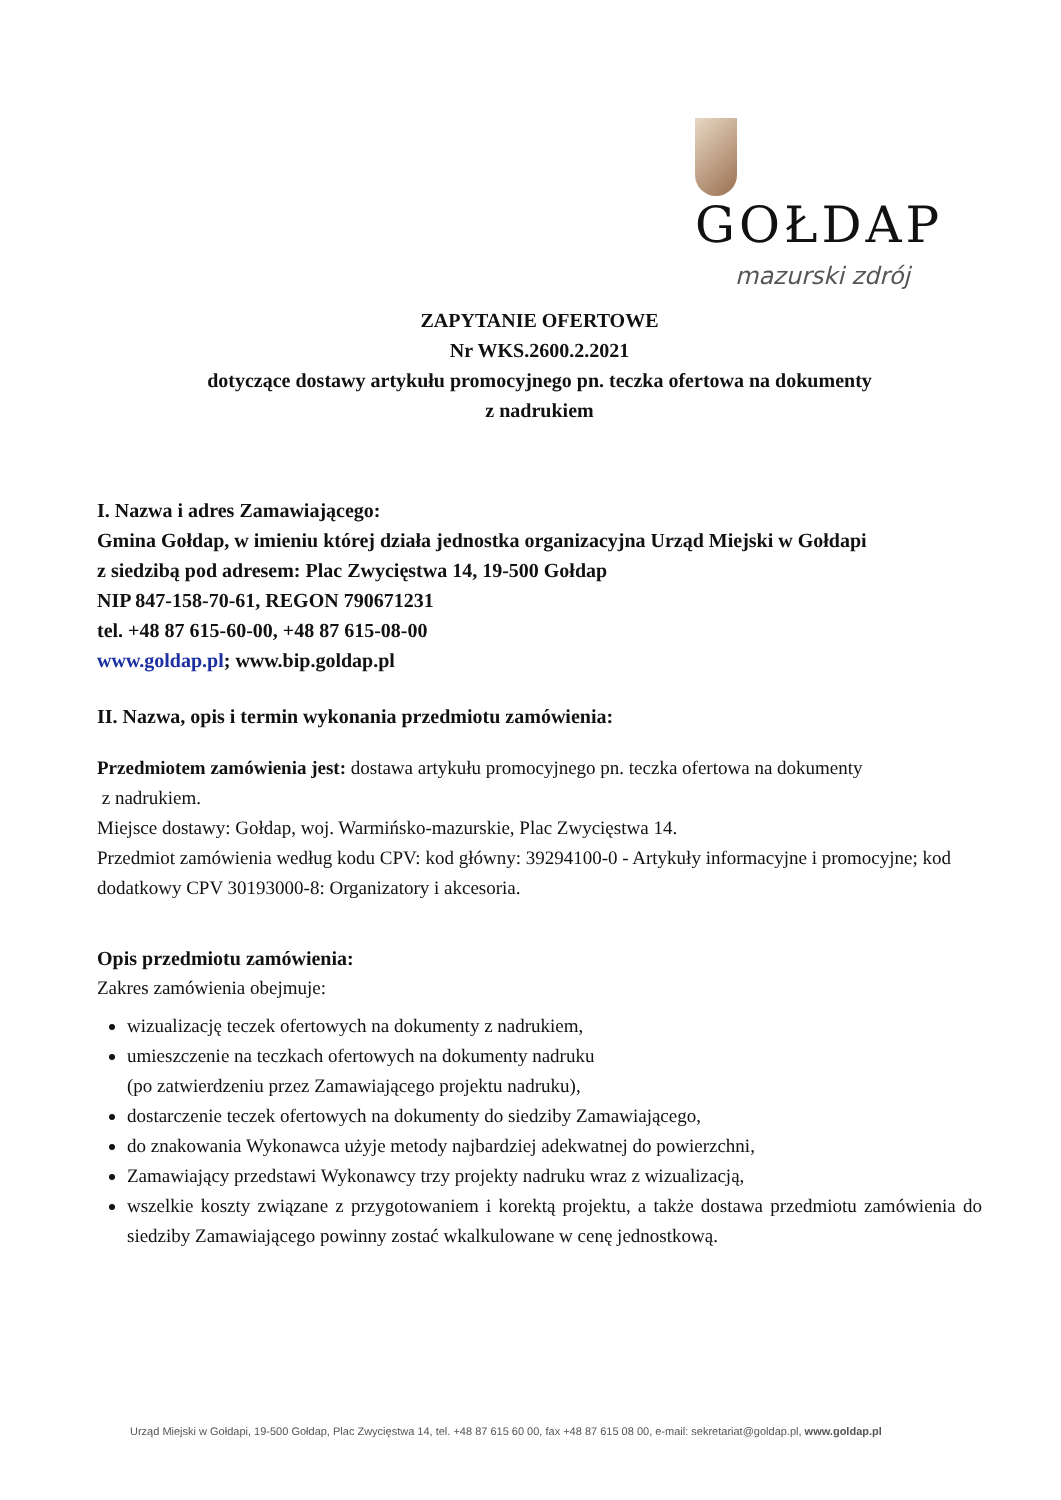GOŁDAP
mazurski zdrój
ZAPYTANIE OFERTOWE
Nr WKS.2600.2.2021
dotyczące dostawy artykułu promocyjnego pn. teczka ofertowa na dokumenty
z nadrukiem
I. Nazwa i adres Zamawiającego:
Gmina Gołdap, w imieniu której działa jednostka organizacyjna Urząd Miejski w Gołdapi
z siedzibą pod adresem: Plac Zwycięstwa 14, 19-500 Gołdap
NIP 847-158-70-61, REGON 790671231
tel. +48 87 615-60-00, +48 87 615-08-00
www.goldap.pl; www.bip.goldap.pl
II. Nazwa, opis i termin wykonania przedmiotu zamówienia:
Przedmiotem zamówienia jest: dostawa artykułu promocyjnego pn. teczka ofertowa na dokumenty
z nadrukiem.
Miejsce dostawy: Gołdap, woj. Warmińsko-mazurskie, Plac Zwycięstwa 14.
Przedmiot zamówienia według kodu CPV: kod główny: 39294100-0 - Artykuły informacyjne i promocyjne; kod dodatkowy CPV 30193000-8: Organizatory i akcesoria.
Opis przedmiotu zamówienia:
Zakres zamówienia obejmuje:
wizualizację teczek ofertowych na dokumenty z nadrukiem,
umieszczenie na teczkach ofertowych na dokumenty nadruku
(po zatwierdzeniu przez Zamawiającego projektu nadruku),
dostarczenie teczek ofertowych na dokumenty do siedziby Zamawiającego,
do znakowania Wykonawca użyje metody najbardziej adekwatnej do powierzchni,
Zamawiający przedstawi Wykonawcy trzy projekty nadruku wraz z wizualizacją,
wszelkie koszty związane z przygotowaniem i korektą projektu, a także dostawa przedmiotu zamówienia do siedziby Zamawiającego powinny zostać wkalkulowane w cenę jednostkową.
Urząd Miejski w Gołdapi, 19-500 Gołdap, Plac Zwycięstwa 14, tel. +48 87 615 60 00, fax +48 87 615 08 00, e-mail: sekretariat@goldap.pl, www.goldap.pl